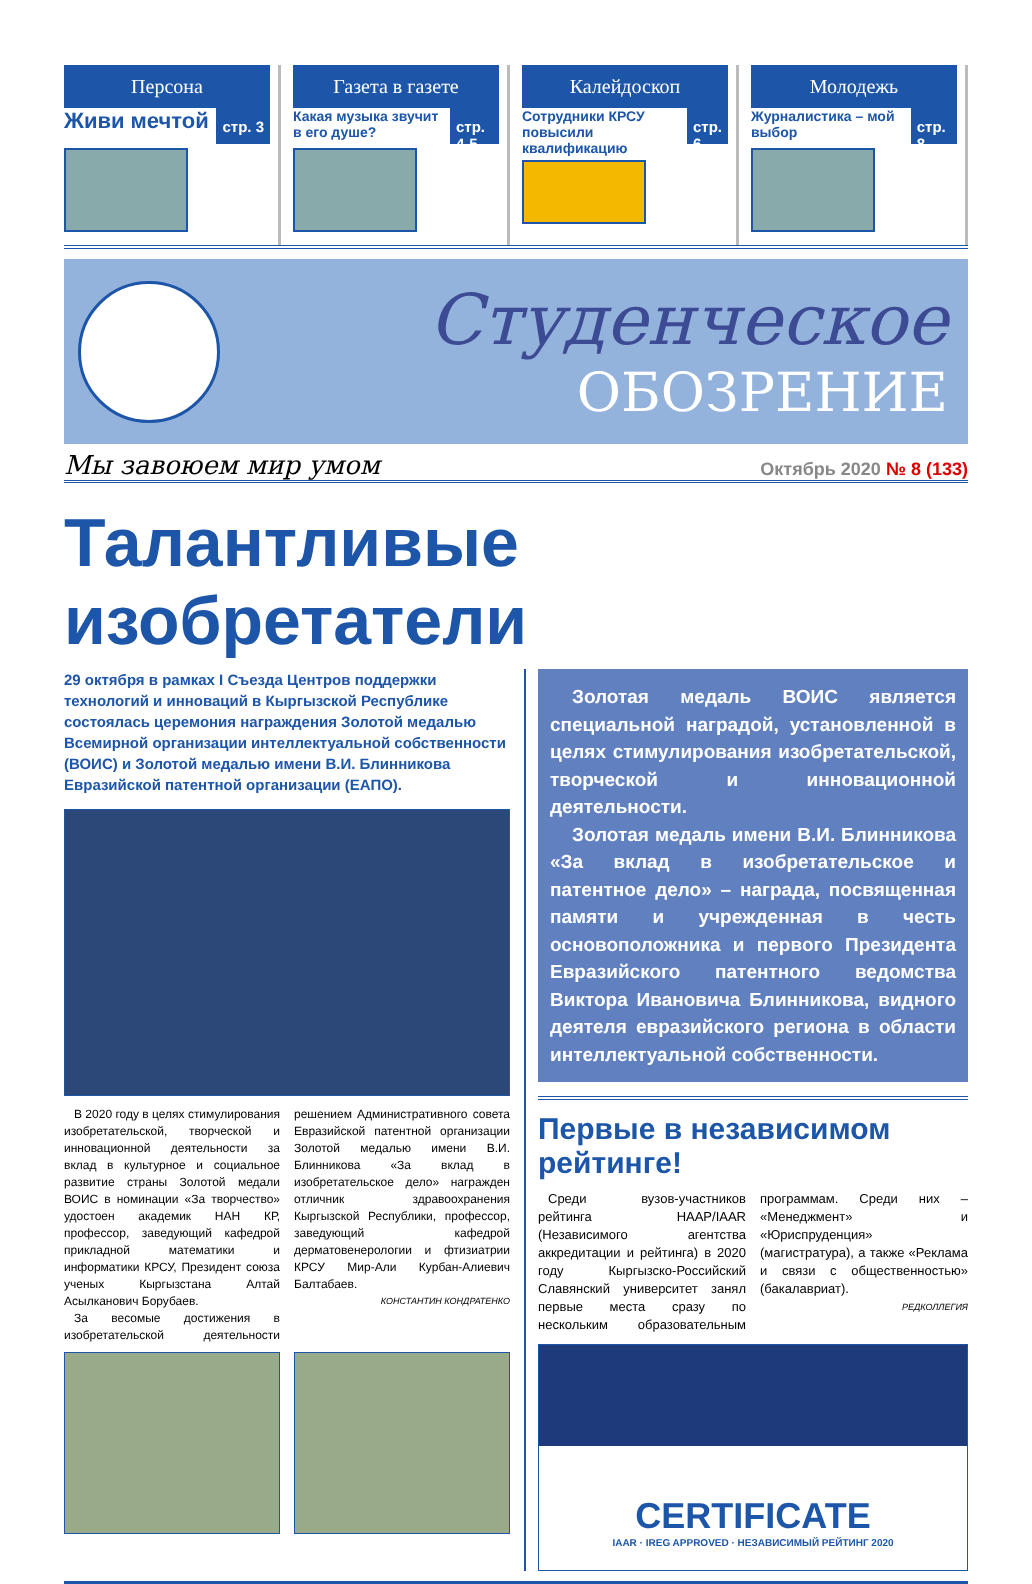Персона
Живи мечтой стр. 3
Газета в газете
Какая музыка звучит в его душе? стр. 4-5
Калейдоскоп
Сотрудники КРСУ повысили квалификацию стр. 6
Молодежь
Журналистика – мой выбор стр. 8
Студенческое
ОБОЗРЕНИЕ
Мы завоюем мир умом Октябрь 2020 № 8 (133)
Талантливые изобретатели
29 октября в рамках I Съезда Центров поддержки технологий и инноваций в Кыргызской Республике состоялась церемония награждения Золотой медалью Всемирной организации интеллектуальной собственности (ВОИС) и Золотой медалью имени В.И. Блинникова Евразийской патентной организации (ЕАПО).
В 2020 году в целях стимулирования изобретательской, творческой и инновационной деятельности за вклад в культурное и социальное развитие страны Золотой медали ВОИС в номинации «За творчество» удостоен академик НАН КР, профессор, заведующий кафедрой прикладной математики и информатики КРСУ, Президент союза ученых Кыргызстана Алтай Асылканович Борубаев.
За весомые достижения в изобретательской деятельности решением Административного совета Евразийской патентной организации Золотой медалью имени В.И. Блинникова «За вклад в изобретательское дело» награжден отличник здравоохранения Кыргызской Республики, профессор, заведующий кафедрой дерматовенерологии и фтизиатрии КРСУ Мир-Али Курбан-Алиевич Балтабаев.
КОНСТАНТИН КОНДРАТЕНКО
Золотая медаль ВОИС является специальной наградой, установленной в целях стимулирования изобретательской, творческой и инновационной деятельности.
Золотая медаль имени В.И. Блинникова «За вклад в изобретательское и патентное дело» – награда, посвященная памяти и учрежденная в честь основоположника и первого Президента Евразийского патентного ведомства Виктора Ивановича Блинникова, видного деятеля евразийского региона в области интеллектуальной собственности.
Первые в независимом рейтинге!
Среди вузов-участников рейтинга НААР/IAAR (Независимого агентства аккредитации и рейтинга) в 2020 году Кыргызско-Российский Славянский университет занял первые места сразу по нескольким образовательным программам. Среди них – «Менеджмент» и «Юриспруденция» (магистратура), а также «Реклама и связи с общественностью» (бакалавриат).
РЕДКОЛЛЕГИЯ
CERTIFICATE
IAAR · IREG APPROVED · НЕЗАВИСИМЫЙ РЕЙТИНГ 2020